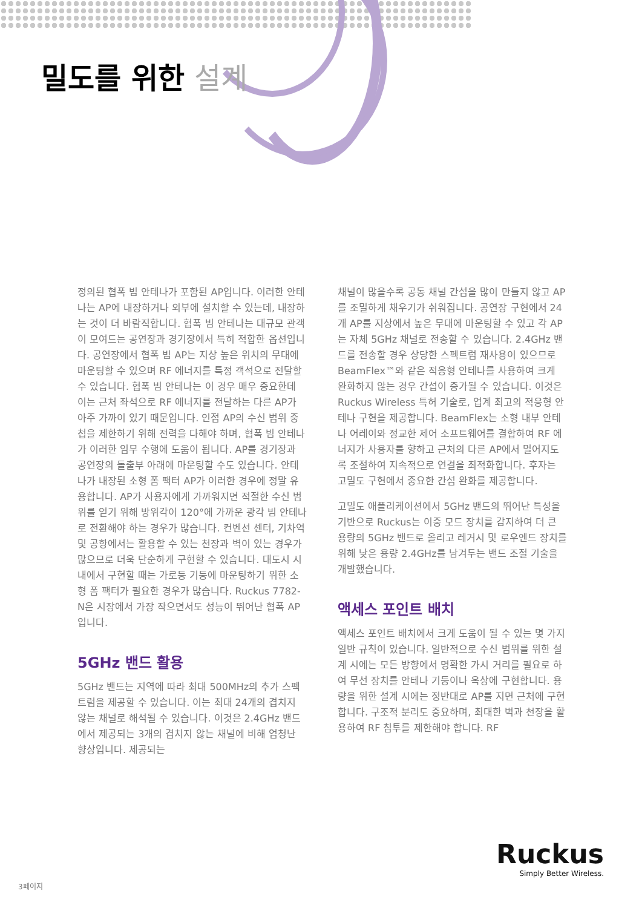밀도를 위한 설계
정의된 협폭 빔 안테나가 포함된 AP입니다. 이러한 안테나는 AP에 내장하거나 외부에 설치할 수 있는데, 내장하는 것이 더 바람직합니다. 협폭 빔 안테나는 대규모 관객이 모여드는 공연장과 경기장에서 특히 적합한 옵션입니다. 공연장에서 협폭 빔 AP는 지상 높은 위치의 무대에 마운팅할 수 있으며 RF 에너지를 특정 객석으로 전달할 수 있습니다. 협폭 빔 안테나는 이 경우 매우 중요한데 이는 근처 좌석으로 RF 에너지를 전달하는 다른 AP가 아주 가까이 있기 때문입니다. 인접 AP의 수신 범위 중첩을 제한하기 위해 전력을 다해야 하며, 협폭 빔 안테나가 이러한 임무 수행에 도움이 됩니다. AP를 경기장과 공연장의 돌출부 아래에 마운팅할 수도 있습니다. 안테나가 내장된 소형 폼 팩터 AP가 이러한 경우에 정말 유용합니다. AP가 사용자에게 가까워지면 적절한 수신 범위를 얻기 위해 방위각이 120°에 가까운 광각 빔 안테나로 전환해야 하는 경우가 많습니다. 컨벤션 센터, 기차역 및 공항에서는 활용할 수 있는 천장과 벽이 있는 경우가 많으므로 더욱 단순하게 구현할 수 있습니다. 대도시 시내에서 구현할 때는 가로등 기둥에 마운팅하기 위한 소형 폼 팩터가 필요한 경우가 많습니다. Ruckus 7782-N은 시장에서 가장 작으면서도 성능이 뛰어난 협폭 AP입니다.
5GHz 밴드 활용
5GHz 밴드는 지역에 따라 최대 500MHz의 추가 스펙트럼을 제공할 수 있습니다. 이는 최대 24개의 겹치지 않는 채널로 해석될 수 있습니다. 이것은 2.4GHz 밴드에서 제공되는 3개의 겹치지 않는 채널에 비해 엄청난 향상입니다. 제공되는
채널이 많을수록 공동 채널 간섭을 많이 만들지 않고 AP를 조밀하게 채우기가 쉬워집니다. 공연장 구현에서 24개 AP를 지상에서 높은 무대에 마운팅할 수 있고 각 AP는 자체 5GHz 채널로 전송할 수 있습니다. 2.4GHz 밴드를 전송할 경우 상당한 스펙트럼 재사용이 있으므로 BeamFlex™와 같은 적응형 안테나를 사용하여 크게 완화하지 않는 경우 간섭이 증가될 수 있습니다. 이것은 Ruckus Wireless 특허 기술로, 업계 최고의 적응형 안테나 구현을 제공합니다. BeamFlex는 소형 내부 안테나 어레이와 정교한 제어 소프트웨어를 결합하여 RF 에너지가 사용자를 향하고 근처의 다른 AP에서 멀어지도록 조절하여 지속적으로 연결을 최적화합니다. 후자는 고밀도 구현에서 중요한 간섭 완화를 제공합니다.
고밀도 애플리케이션에서 5GHz 밴드의 뛰어난 특성을 기반으로 Ruckus는 이중 모드 장치를 감지하여 더 큰 용량의 5GHz 밴드로 올리고 레거시 및 로우엔드 장치를 위해 낮은 용량 2.4GHz를 남겨두는 밴드 조절 기술을 개발했습니다.
액세스 포인트 배치
액세스 포인트 배치에서 크게 도움이 될 수 있는 몇 가지 일반 규칙이 있습니다. 일반적으로 수신 범위를 위한 설계 시에는 모든 방향에서 명확한 가시 거리를 필요로 하여 무선 장치를 안테나 기둥이나 옥상에 구현합니다. 용량을 위한 설계 시에는 정반대로 AP를 지면 근처에 구현합니다. 구조적 분리도 중요하며, 최대한 벽과 천장을 활용하여 RF 침투를 제한해야 합니다. RF
Ruckus
Simply Better Wireless.
3페이지